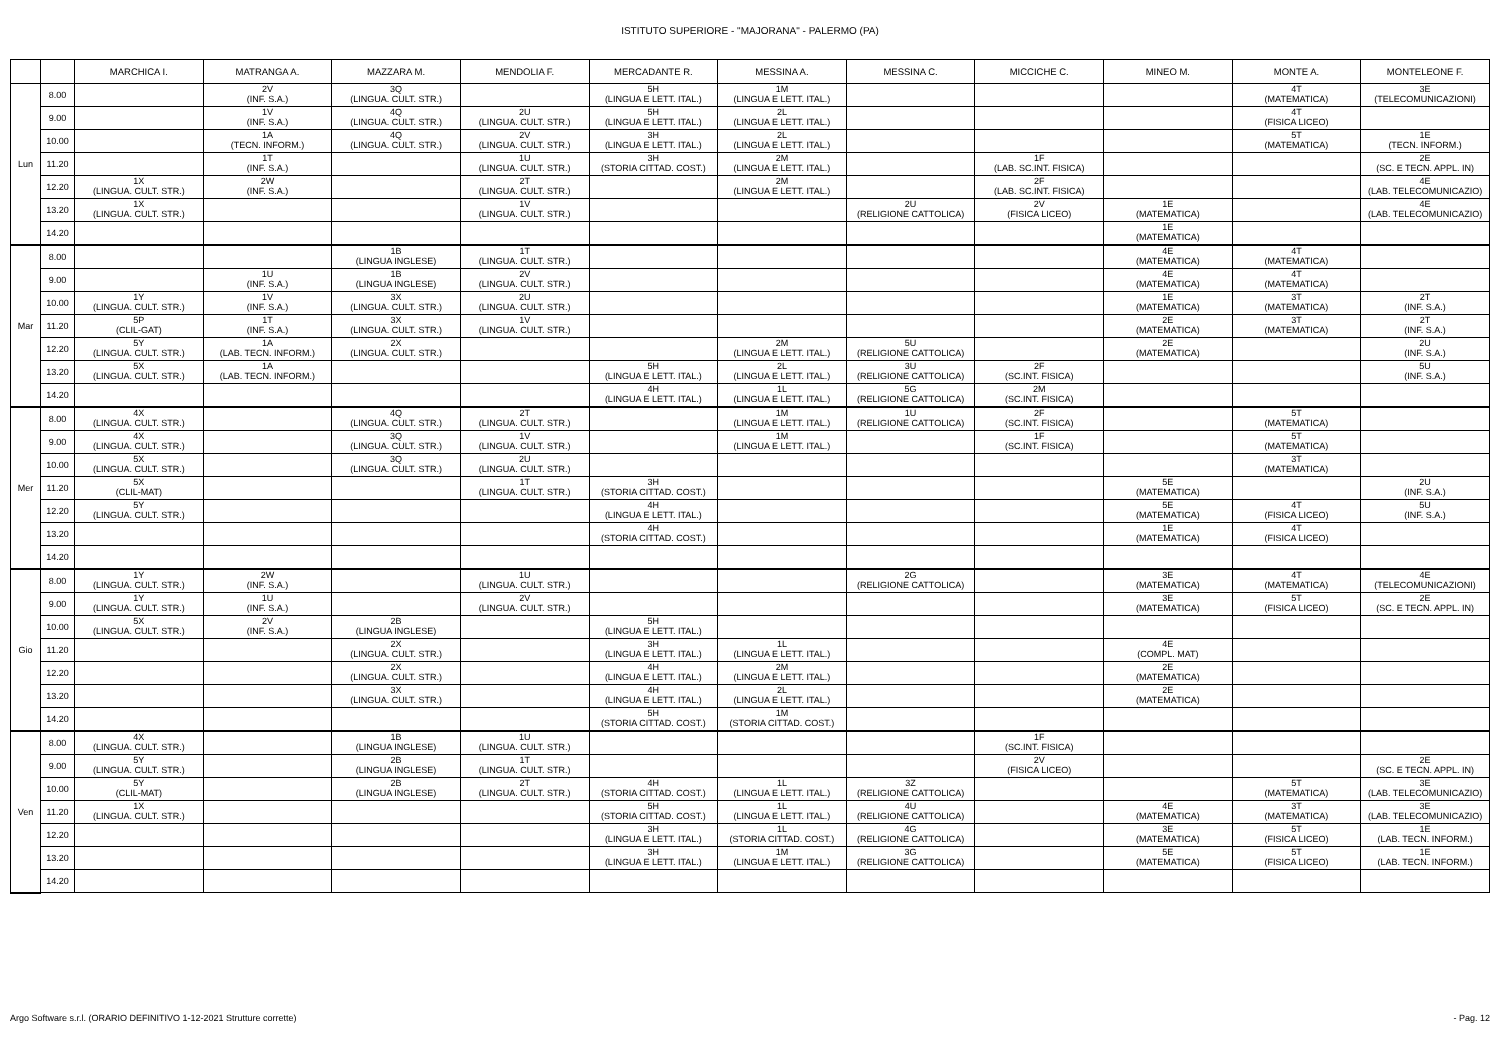ISTITUTO SUPERIORE - "MAJORANA" - PALERMO (PA)
| | | MARCHICA I. | MATRANGA A. | MAZZARA M. | MENDOLIA F. | MERCADANTE R. | MESSINA A. | MESSINA C. | MICCICHE C. | MINEO M. | MONTE A. | MONTELEONE F. |
| --- | --- | --- | --- | --- | --- | --- | --- | --- | --- | --- | --- | --- |
| Lun | 8.00 | | 2V (INF. S.A.) | 3Q (LINGUA. CULT. STR.) | | 5H (LINGUA E LETT. ITAL.) | 1M (LINGUA E LETT. ITAL.) | | | | 4T (MATEMATICA) | 3E (TELECOMUNICAZIONI) |
| | 9.00 | | 1V (INF. S.A.) | 4Q (LINGUA. CULT. STR.) | 2U (LINGUA. CULT. STR.) | 5H (LINGUA E LETT. ITAL.) | 2L (LINGUA E LETT. ITAL.) | | | | 4T (FISICA LICEO) | |
| | 10.00 | | 1A (TECN. INFORM.) | 4Q (LINGUA. CULT. STR.) | 2V (LINGUA. CULT. STR.) | 3H (LINGUA E LETT. ITAL.) | 2L (LINGUA E LETT. ITAL.) | | | | 5T (MATEMATICA) | 1E (TECN. INFORM.) |
| | 11.20 | | 1T (INF. S.A.) | | 1U (LINGUA. CULT. STR.) | 3H (STORIA CITTAD. COST.) | 2M (LINGUA E LETT. ITAL.) | | 1F (LAB. SC.INT. FISICA) | | | 2E (SC. E TECN. APPL. IN) |
| | 12.20 | 1X (LINGUA. CULT. STR.) | 2W (INF. S.A.) | | 2T (LINGUA. CULT. STR.) | | 2M (LINGUA E LETT. ITAL.) | | 2F (LAB. SC.INT. FISICA) | | | 4E (LAB. TELECOMUNICAZIO) |
| | 13.20 | 1X (LINGUA. CULT. STR.) | | | 1V (LINGUA. CULT. STR.) | | | 2U (RELIGIONE CATTOLICA) | 2V (FISICA LICEO) | 1E (MATEMATICA) | | 4E (LAB. TELECOMUNICAZIO) |
| | 14.20 | | | | | | | | | 1E (MATEMATICA) | | |
| Mar | 8.00 | | | 1B (LINGUA INGLESE) | 1T (LINGUA. CULT. STR.) | | | | | 4E (MATEMATICA) | 4T (MATEMATICA) | |
| | 9.00 | | 1U (INF. S.A.) | 1B (LINGUA INGLESE) | 2V (LINGUA. CULT. STR.) | | | | | 4E (MATEMATICA) | 4T (MATEMATICA) | |
| | 10.00 | 1Y (LINGUA. CULT. STR.) | 1V (INF. S.A.) | 3X (LINGUA. CULT. STR.) | 2U (LINGUA. CULT. STR.) | | | | | 1E (MATEMATICA) | 3T (MATEMATICA) | 2T (INF. S.A.) |
| | 11.20 | 5P (CLIL-GAT) | 1T (INF. S.A.) | 3X (LINGUA. CULT. STR.) | 1V (LINGUA. CULT. STR.) | | | | | 2E (MATEMATICA) | 3T (MATEMATICA) | 2T (INF. S.A.) |
| | 12.20 | 5Y (LINGUA. CULT. STR.) | 1A (LAB. TECN. INFORM.) | 2X (LINGUA. CULT. STR.) | | | 2M (LINGUA E LETT. ITAL.) | 5U (RELIGIONE CATTOLICA) | | 2E (MATEMATICA) | | 2U (INF. S.A.) |
| | 13.20 | 5X (LINGUA. CULT. STR.) | 1A (LAB. TECN. INFORM.) | | | 5H (LINGUA E LETT. ITAL.) | 2L (LINGUA E LETT. ITAL.) | 3U (RELIGIONE CATTOLICA) | 2F (SC.INT. FISICA) | | | 5U (INF. S.A.) |
| | 14.20 | | | | | 4H (LINGUA E LETT. ITAL.) | 1L (LINGUA E LETT. ITAL.) | 5G (RELIGIONE CATTOLICA) | 2M (SC.INT. FISICA) | | | |
| Mer | 8.00 | 4X (LINGUA. CULT. STR.) | | 4Q (LINGUA. CULT. STR.) | 2T (LINGUA. CULT. STR.) | | 1M (LINGUA E LETT. ITAL.) | 1U (RELIGIONE CATTOLICA) | 2F (SC.INT. FISICA) | | 5T (MATEMATICA) | |
| | 9.00 | 4X (LINGUA. CULT. STR.) | | 3Q (LINGUA. CULT. STR.) | 1V (LINGUA. CULT. STR.) | | 1M (LINGUA E LETT. ITAL.) | | 1F (SC.INT. FISICA) | | 5T (MATEMATICA) | |
| | 10.00 | 5X (LINGUA. CULT. STR.) | | 3Q (LINGUA. CULT. STR.) | 2U (LINGUA. CULT. STR.) | | | | | | 3T (MATEMATICA) | |
| | 11.20 | 5X (CLIL-MAT) | | | 1T (LINGUA. CULT. STR.) | 3H (STORIA CITTAD. COST.) | | | | 5E (MATEMATICA) | | 2U (INF. S.A.) |
| | 12.20 | 5Y (LINGUA. CULT. STR.) | | | | 4H (LINGUA E LETT. ITAL.) | | | | 5E (MATEMATICA) | 4T (FISICA LICEO) | 5U (INF. S.A.) |
| | 13.20 | | | | | 4H (STORIA CITTAD. COST.) | | | | 1E (MATEMATICA) | 4T (FISICA LICEO) | |
| | 14.20 | | | | | | | | | | | |
| Gio | 8.00 | 1Y (LINGUA. CULT. STR.) | 2W (INF. S.A.) | | 1U (LINGUA. CULT. STR.) | | | 2G (RELIGIONE CATTOLICA) | | 3E (MATEMATICA) | 4T (MATEMATICA) | 4E (TELECOMUNICAZIONI) |
| | 9.00 | 1Y (LINGUA. CULT. STR.) | 1U (INF. S.A.) | | 2V (LINGUA. CULT. STR.) | | | | | 3E (MATEMATICA) | 5T (FISICA LICEO) | 2E (SC. E TECN. APPL. IN) |
| | 10.00 | 5X (LINGUA. CULT. STR.) | 2V (INF. S.A.) | 2B (LINGUA INGLESE) | | 5H (LINGUA E LETT. ITAL.) | | | | | | |
| | 11.20 | | | 2X (LINGUA. CULT. STR.) | | 3H (LINGUA E LETT. ITAL.) | 1L (LINGUA E LETT. ITAL.) | | | 4E (COMPL. MAT) | | |
| | 12.20 | | | 2X (LINGUA. CULT. STR.) | | 4H (LINGUA E LETT. ITAL.) | 2M (LINGUA E LETT. ITAL.) | | | 2E (MATEMATICA) | | |
| | 13.20 | | | 3X (LINGUA. CULT. STR.) | | 4H (LINGUA E LETT. ITAL.) | 2L (LINGUA E LETT. ITAL.) | | | 2E (MATEMATICA) | | |
| | 14.20 | | | | | 5H (STORIA CITTAD. COST.) | 1M (STORIA CITTAD. COST.) | | | | | |
| Ven | 8.00 | 4X (LINGUA. CULT. STR.) | | 1B (LINGUA INGLESE) | 1U (LINGUA. CULT. STR.) | | | | 1F (SC.INT. FISICA) | | | |
| | 9.00 | 5Y (LINGUA. CULT. STR.) | | 2B (LINGUA INGLESE) | 1T (LINGUA. CULT. STR.) | | | | 2V (FISICA LICEO) | | | 2E (SC. E TECN. APPL. IN) |
| | 10.00 | 5Y (CLIL-MAT) | | 2B (LINGUA INGLESE) | 2T (LINGUA. CULT. STR.) | 4H (STORIA CITTAD. COST.) | 1L (LINGUA E LETT. ITAL.) | 3Z (RELIGIONE CATTOLICA) | | | 5T (MATEMATICA) | 3E (LAB. TELECOMUNICAZIO) |
| | 11.20 | 1X (LINGUA. CULT. STR.) | | | | 5H (STORIA CITTAD. COST.) | 1L (LINGUA E LETT. ITAL.) | 4U (RELIGIONE CATTOLICA) | | 4E (MATEMATICA) | 3T (MATEMATICA) | 3E (LAB. TELECOMUNICAZIO) |
| | 12.20 | | | | | 3H (LINGUA E LETT. ITAL.) | 1L (STORIA CITTAD. COST.) | 4G (RELIGIONE CATTOLICA) | | 3E (MATEMATICA) | 5T (FISICA LICEO) | 1E (LAB. TECN. INFORM.) |
| | 13.20 | | | | | 3H (LINGUA E LETT. ITAL.) | 1M (LINGUA E LETT. ITAL.) | 3G (RELIGIONE CATTOLICA) | | 5E (MATEMATICA) | 5T (FISICA LICEO) | 1E (LAB. TECN. INFORM.) |
| | 14.20 | | | | | | | | | | | |
Argo Software s.r.l. (ORARIO DEFINITIVO 1-12-2021 Strutture corrette) - Pag. 12